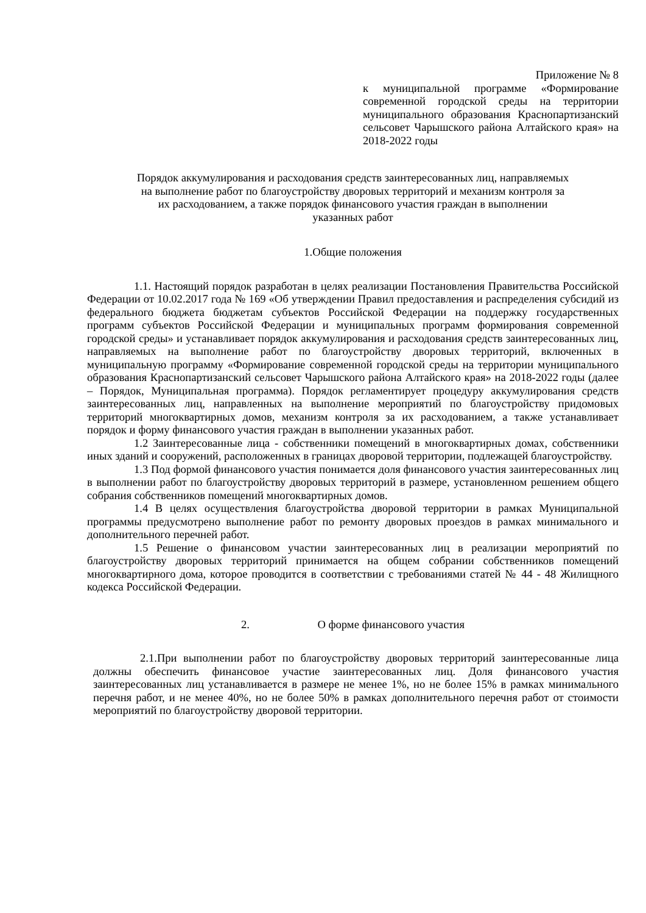Приложение № 8
к муниципальной программе «Формирование современной городской среды на территории муниципального образования Краснопартизанский сельсовет Чарышского района Алтайского края» на 2018-2022 годы
Порядок аккумулирования и расходования средств заинтересованных лиц, направляемых
на выполнение работ по благоустройству дворовых территорий и механизм контроля за
их расходованием, а также порядок финансового участия граждан в выполнении
указанных работ
1.Общие положения
1.1. Настоящий порядок разработан в целях реализации Постановления Правительства Российской Федерации от 10.02.2017 года № 169 «Об утверждении Правил предоставления и распределения субсидий из федерального бюджета бюджетам субъектов Российской Федерации на поддержку государственных программ субъектов Российской Федерации и муниципальных программ формирования современной городской среды» и устанавливает порядок аккумулирования и расходования средств заинтересованных лиц, направляемых на выполнение работ по благоустройству дворовых территорий, включенных в муниципальную программу «Формирование современной городской среды на территории муниципального образования Краснопартизанский сельсовет Чарышского района Алтайского края» на 2018-2022 годы (далее – Порядок, Муниципальная программа). Порядок регламентирует процедуру аккумулирования средств заинтересованных лиц, направленных на выполнение мероприятий по благоустройству придомовых территорий многоквартирных домов, механизм контроля за их расходованием, а также устанавливает порядок и форму финансового участия граждан в выполнении указанных работ.
1.2 Заинтересованные лица - собственники помещений в многоквартирных домах, собственники иных зданий и сооружений, расположенных в границах дворовой территории, подлежащей благоустройству.
1.3 Под формой финансового участия понимается доля финансового участия заинтересованных лиц в выполнении работ по благоустройству дворовых территорий в размере, установленном решением общего собрания собственников помещений многоквартирных домов.
1.4 В целях осуществления благоустройства дворовой территории в рамках Муниципальной программы предусмотрено выполнение работ по ремонту дворовых проездов в рамках минимального и дополнительного перечней работ.
1.5 Решение о финансовом участии заинтересованных лиц в реализации мероприятий по благоустройству дворовых территорий принимается на общем собрании собственников помещений многоквартирного дома, которое проводится в соответствии с требованиями статей № 44 - 48 Жилищного кодекса Российской Федерации.
2. О форме финансового участия
2.1.При выполнении работ по благоустройству дворовых территорий заинтересованные лица должны обеспечить финансовое участие заинтересованных лиц. Доля финансового участия заинтересованных лиц устанавливается в размере не менее 1%, но не более 15% в рамках минимального перечня работ, и не менее 40%, но не более 50% в рамках дополнительного перечня работ от стоимости мероприятий по благоустройству дворовой территории.